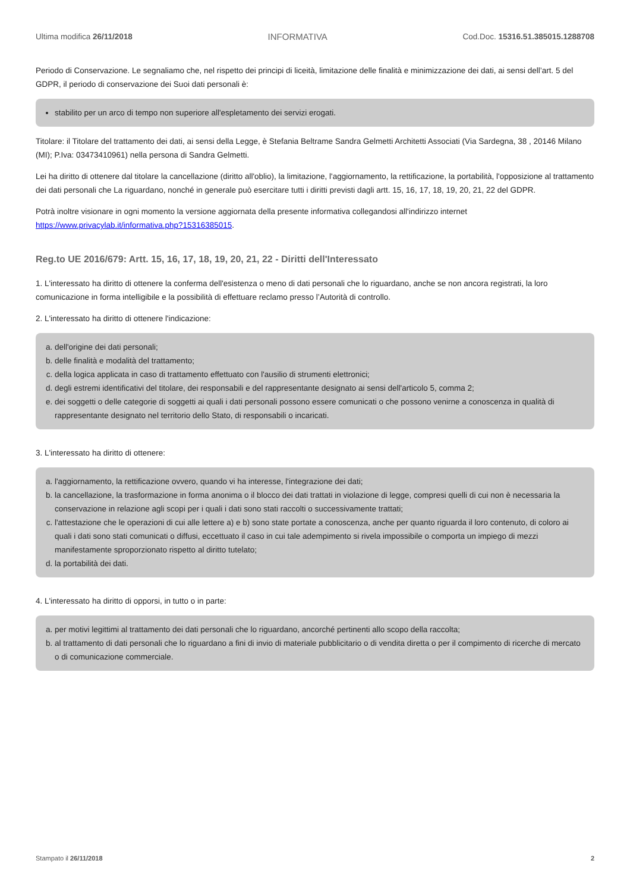Ultima modifica 26/11/2018 INFORMATIVA Cod.Doc. 15316.51.385015.1288708
Periodo di Conservazione. Le segnaliamo che, nel rispetto dei principi di liceità, limitazione delle finalità e minimizzazione dei dati, ai sensi dell’art. 5 del GDPR, il periodo di conservazione dei Suoi dati personali è:
stabilito per un arco di tempo non superiore all'espletamento dei servizi erogati.
Titolare: il Titolare del trattamento dei dati, ai sensi della Legge, è Stefania Beltrame Sandra Gelmetti Architetti Associati (Via Sardegna, 38 , 20146 Milano (MI); P.Iva: 03473410961) nella persona di Sandra Gelmetti.
Lei ha diritto di ottenere dal titolare la cancellazione (diritto all'oblio), la limitazione, l'aggiornamento, la rettificazione, la portabilità, l'opposizione al trattamento dei dati personali che La riguardano, nonché in generale può esercitare tutti i diritti previsti dagli artt. 15, 16, 17, 18, 19, 20, 21, 22 del GDPR.
Potrà inoltre visionare in ogni momento la versione aggiornata della presente informativa collegandosi all'indirizzo internet https://www.privacylab.it/informativa.php?15316385015.
Reg.to UE 2016/679: Artt. 15, 16, 17, 18, 19, 20, 21, 22 - Diritti dell'Interessato
1. L'interessato ha diritto di ottenere la conferma dell'esistenza o meno di dati personali che lo riguardano, anche se non ancora registrati, la loro comunicazione in forma intelligibile e la possibilità di effettuare reclamo presso l’Autorità di controllo.
2. L'interessato ha diritto di ottenere l'indicazione:
a. dell'origine dei dati personali;
b. delle finalità e modalità del trattamento;
c. della logica applicata in caso di trattamento effettuato con l'ausilio di strumenti elettronici;
d. degli estremi identificativi del titolare, dei responsabili e del rappresentante designato ai sensi dell'articolo 5, comma 2;
e. dei soggetti o delle categorie di soggetti ai quali i dati personali possono essere comunicati o che possono venirne a conoscenza in qualità di rappresentante designato nel territorio dello Stato, di responsabili o incaricati.
3. L'interessato ha diritto di ottenere:
a. l'aggiornamento, la rettificazione ovvero, quando vi ha interesse, l'integrazione dei dati;
b. la cancellazione, la trasformazione in forma anonima o il blocco dei dati trattati in violazione di legge, compresi quelli di cui non è necessaria la conservazione in relazione agli scopi per i quali i dati sono stati raccolti o successivamente trattati;
c. l'attestazione che le operazioni di cui alle lettere a) e b) sono state portate a conoscenza, anche per quanto riguarda il loro contenuto, di coloro ai quali i dati sono stati comunicati o diffusi, eccettuato il caso in cui tale adempimento si rivela impossibile o comporta un impiego di mezzi manifestamente sproporzionato rispetto al diritto tutelato;
d. la portabilità dei dati.
4. L'interessato ha diritto di opporsi, in tutto o in parte:
a. per motivi legittimi al trattamento dei dati personali che lo riguardano, ancorché pertinenti allo scopo della raccolta;
b. al trattamento di dati personali che lo riguardano a fini di invio di materiale pubblicitario o di vendita diretta o per il compimento di ricerche di mercato o di comunicazione commerciale.
Stampato il 26/11/2018 2